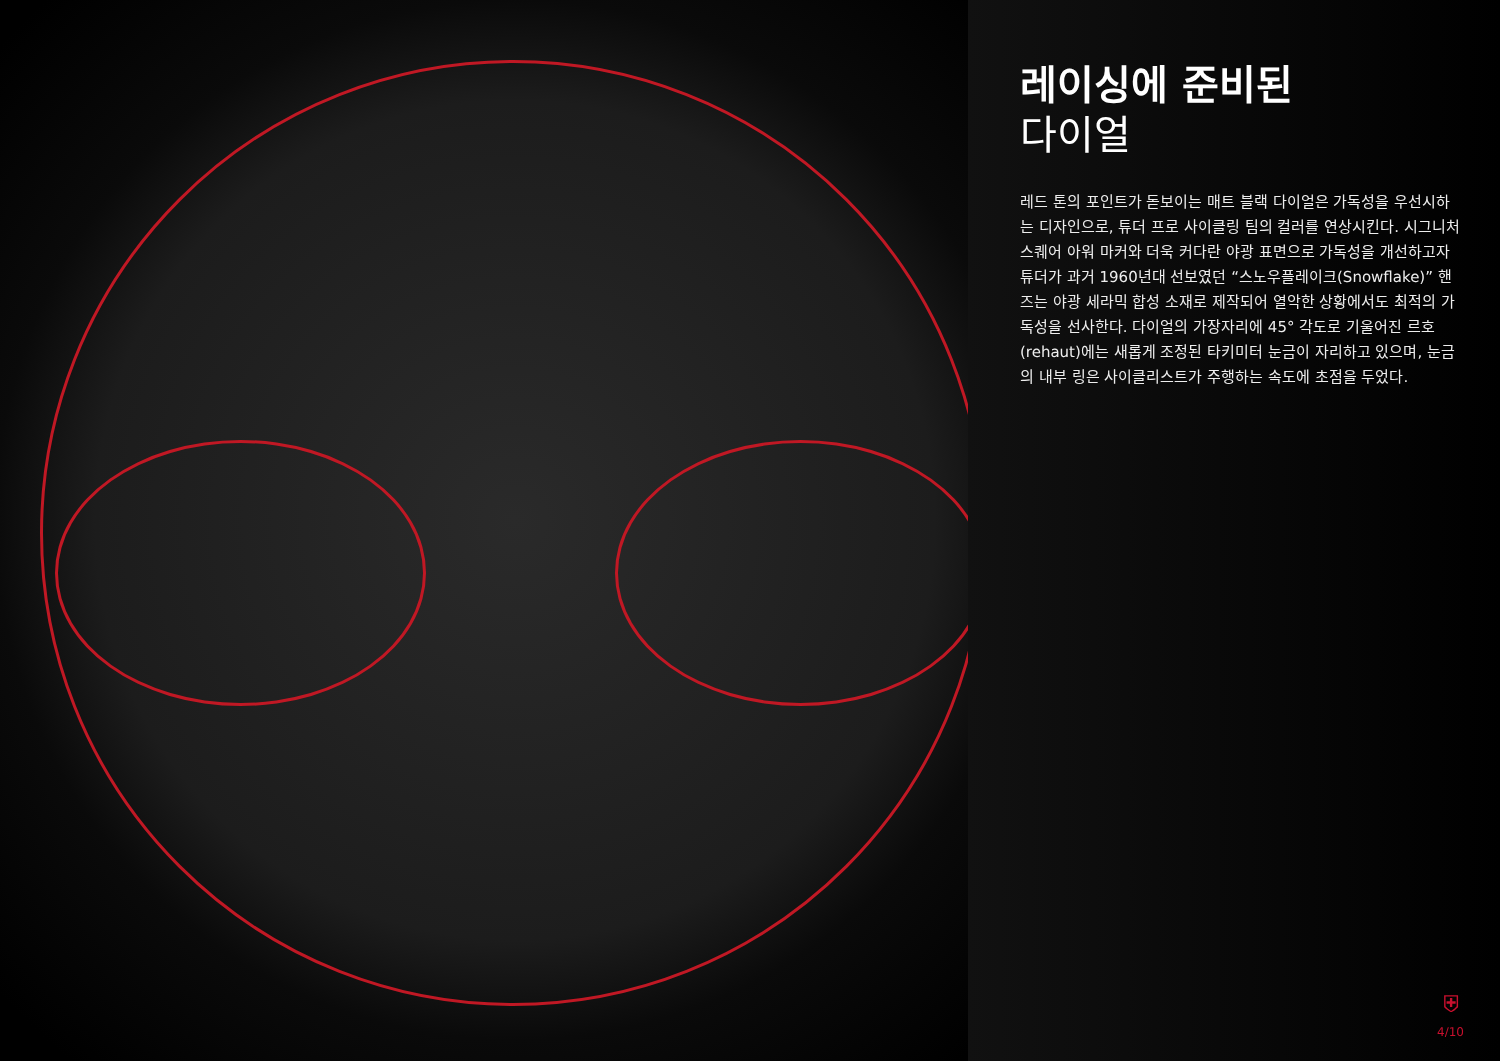레이싱에 준비된
다이얼
레드 톤의 포인트가 돋보이는 매트 블랙 다이얼은 가독성을 우선시하는 디자인으로, 튜더 프로 사이클링 팀의 컬러를 연상시킨다. 시그니처 스퀘어 아워 마커와 더욱 커다란 야광 표면으로 가독성을 개선하고자 튜더가 과거 1960년대 선보였던 “스노우플레이크(Snowflake)” 핸즈는 야광 세라믹 합성 소재로 제작되어 열악한 상황에서도 최적의 가독성을 선사한다. 다이얼의 가장자리에 45° 각도로 기울어진 르호(rehaut)에는 새롭게 조정된 타키미터 눈금이 자리하고 있으며, 눈금의 내부 링은 사이클리스트가 주행하는 속도에 초점을 두었다.
⛨
4/10